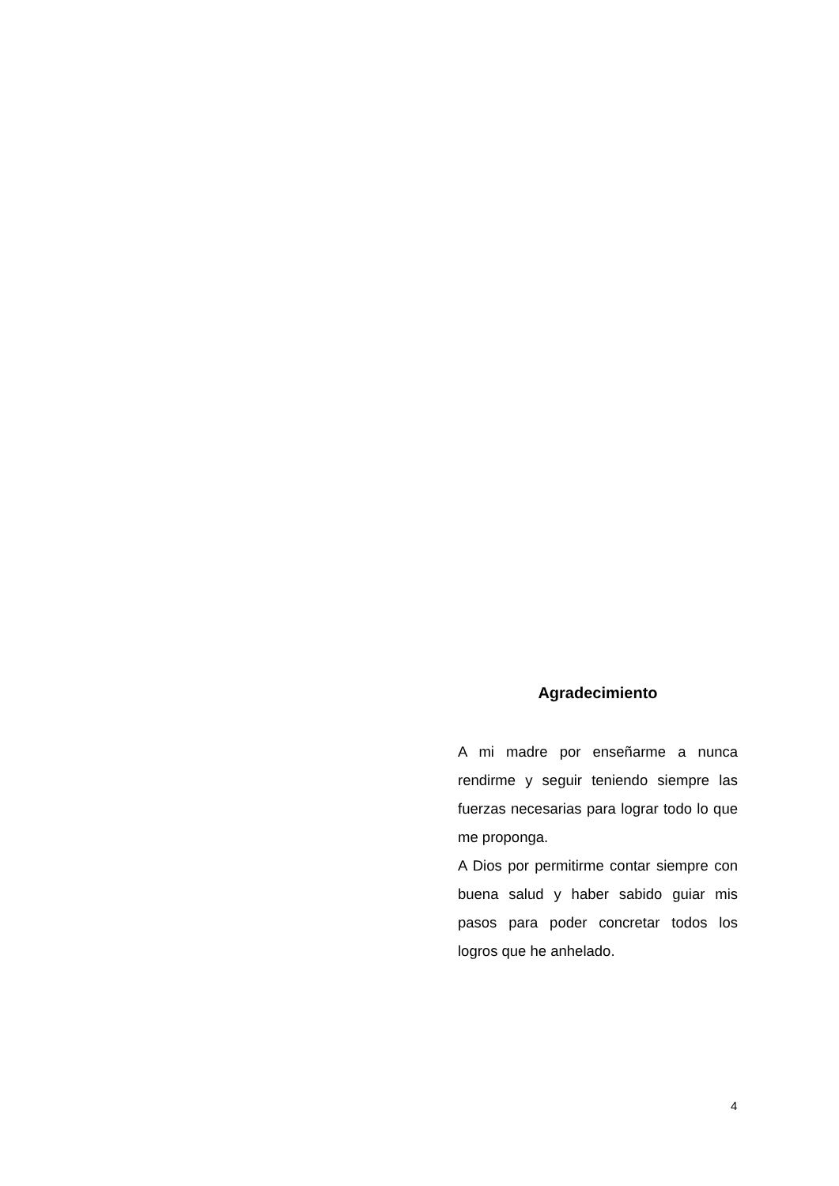Agradecimiento
A mi madre por enseñarme a nunca rendirme y seguir teniendo siempre las fuerzas necesarias para lograr todo lo que me proponga.
A Dios por permitirme contar siempre con buena salud y haber sabido guiar mis pasos para poder concretar todos los logros que he anhelado.
4